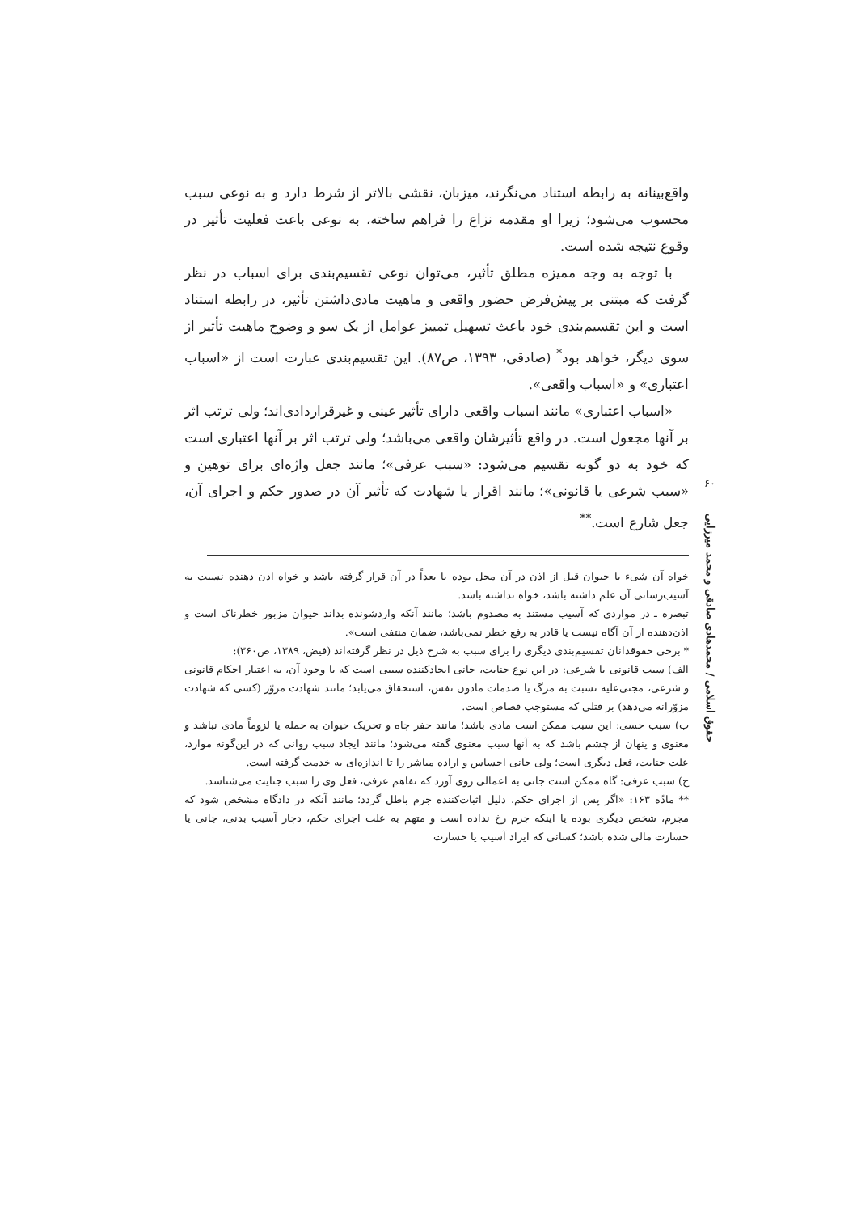واقع‌بینانه به رابطه استناد می‌نگرند، میزبان، نقشی بالاتر از شرط دارد و به نوعی سبب محسوب می‌شود؛ زیرا او مقدمه نزاع را فراهم ساخته، به نوعی باعث فعلیت تأثیر در وقوع نتیجه شده است.
با توجه به وجه ممیزه مطلق تأثیر، می‌توان نوعی تقسیم‌بندی برای اسباب در نظر گرفت که مبتنی بر پیش‌فرض حضور واقعی و ماهیت مادی‌داشتن تأثیر، در رابطه استناد است و این تقسیم‌بندی خود باعث تسهیل تمییز عوامل از یک سو و وضوح ماهیت تأثیر از سوی دیگر، خواهد بود<sup>*</sup> (صادقی، ۱۳۹۳، ص۸۷). این تقسیم‌بندی عبارت است از «اسباب اعتباری» و «اسباب واقعی».
«اسباب اعتباری» مانند اسباب واقعی دارای تأثیر عینی و غیرقراردادی‌اند؛ ولی ترتب اثر بر آنها مجعول است. در واقع تأثیرشان واقعی می‌باشد؛ ولی ترتب اثر بر آنها اعتباری است که خود به دو گونه تقسیم می‌شود: «سبب عرفی»؛ مانند جعل واژه‌ای برای توهین و «سبب شرعی یا قانونی»؛ مانند اقرار یا شهادت که تأثیر آن در صدور حکم و اجرای آن، جعل شارع است.<sup>**</sup>
خواه آن شیء یا حیوان قبل از اذن در آن محل بوده یا بعداً در آن قرار گرفته باشد و خواه اذن دهنده نسبت به آسیب‌رسانی آن علم داشته باشد، خواه نداشته باشد.
تبصره ـ در مواردی که آسیب مستند به مصدوم باشد؛ مانند آنکه واردشونده بداند حیوان مزبور خطرناک است و اذن‌دهنده از آن آگاه نیست یا قادر به رفع خطر نمی‌باشد، ضمان منتفی است».
* برخی حقوقدانان تقسیم‌بندی دیگری را برای سبب به شرح ذیل در نظر گرفته‌اند (فیض، ۱۳۸۹، ص۳۶۰):
الف) سبب قانونی یا شرعی: در این نوع جنایت، جانی ایجادکننده سببی است که با وجود آن، به اعتبار احکام قانونی و شرعی، مجنی‌علیه نسبت به مرگ یا صدمات مادون نفس، استحقاق می‌یابد؛ مانند شهادت مزوّر (کسی که شهادت مزوّرانه می‌دهد) بر قتلی که مستوجب قصاص است.
ب) سبب حسی: این سبب ممکن است مادی باشد؛ مانند حفر چاه و تحریک حیوان به حمله یا لزوماً مادی نباشد و معنوی و پنهان از چشم باشد که به آنها سبب معنوی گفته می‌شود؛ مانند ایجاد سبب روانی که در این‌گونه موارد، علت جنایت، فعل دیگری است؛ ولی جانی احساس و اراده مباشر را تا اندازه‌ای به خدمت گرفته است.
ج) سبب عرفی: گاه ممکن است جانی به اعمالی روی آورد که تفاهم عرفی، فعل وی را سبب جنایت می‌شناسد.
** مادّه ۱۶۳: «اگر پس از اجرای حکم، دلیل اثبات‌کننده جرم باطل گردد؛ مانند آنکه در دادگاه مشخص شود که مجرم، شخص دیگری بوده یا اینکه جرم رخ نداده است و متهم به علت اجرای حکم، دچار آسیب بدنی، جانی یا خسارت مالی شده باشد؛ کسانی که ایراد آسیب یا خسارت
۶۰
حقوق اسلامی / محمدهادی صادقی و محمد میرزایی